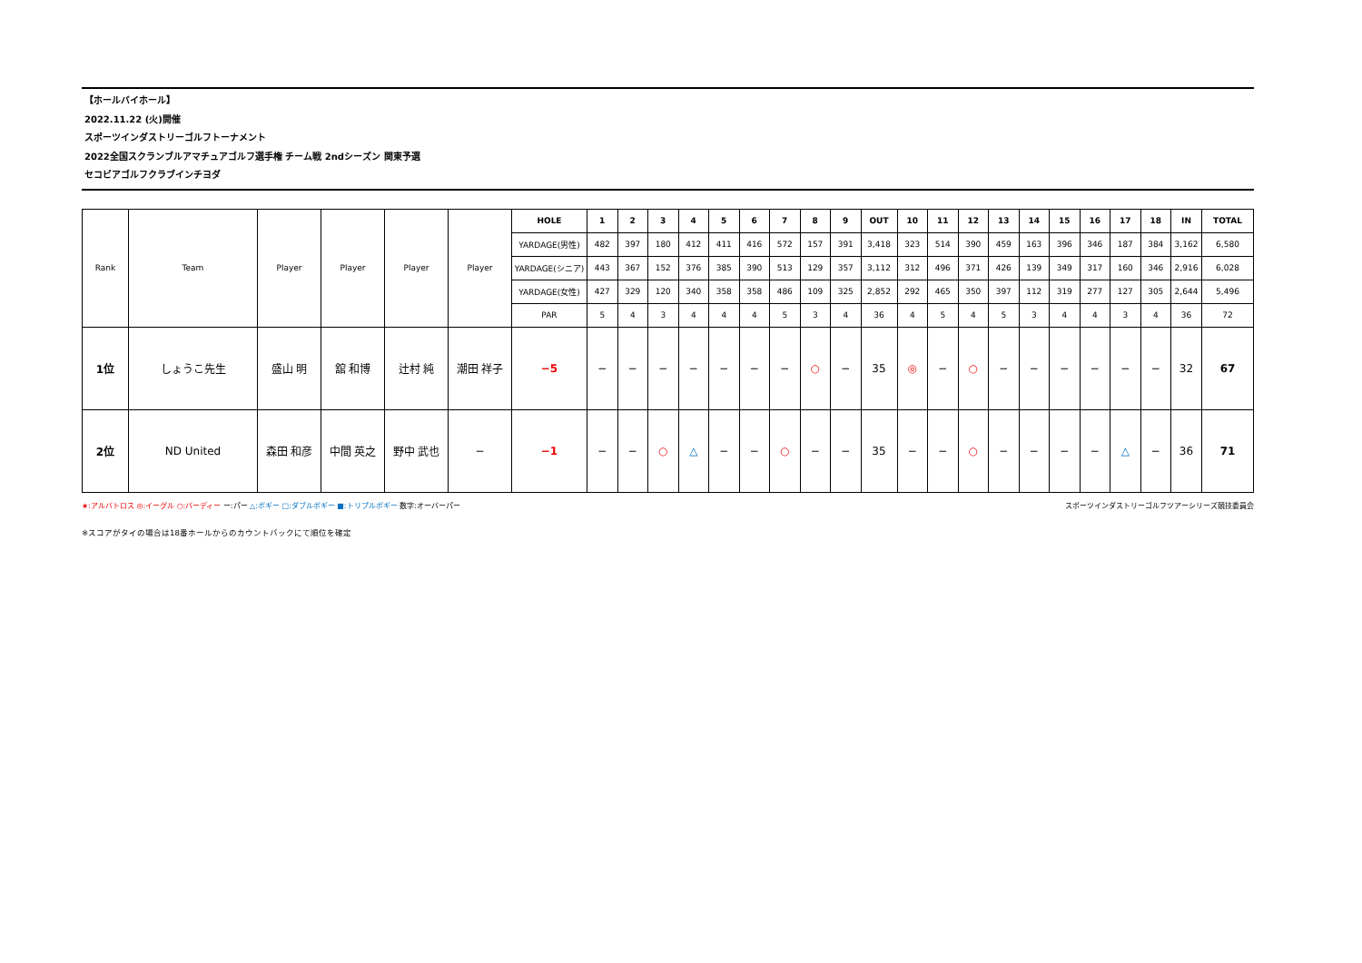【ホールバイホール】
2022.11.22 (火)開催
スポーツインダストリーゴルフトーナメント
2022全国スクランブルアマチュアゴルフ選手権 チーム戦 2ndシーズン 関東予選
セコビアゴルフクラブインチヨダ
| Rank | Team | Player | Player | Player | Player | HOLE | 1 | 2 | 3 | 4 | 5 | 6 | 7 | 8 | 9 | OUT | 10 | 11 | 12 | 13 | 14 | 15 | 16 | 17 | 18 | IN | TOTAL |
| | | | | | | YARDAGE(男性) | 482 | 397 | 180 | 412 | 411 | 416 | 572 | 157 | 391 | 3,418 | 323 | 514 | 390 | 459 | 163 | 396 | 346 | 187 | 384 | 3,162 | 6,580 |
| | | | | | | YARDAGE(シニア) | 443 | 367 | 152 | 376 | 385 | 390 | 513 | 129 | 357 | 3,112 | 312 | 496 | 371 | 426 | 139 | 349 | 317 | 160 | 346 | 2,916 | 6,028 |
| | | | | | | YARDAGE(女性) | 427 | 329 | 120 | 340 | 358 | 358 | 486 | 109 | 325 | 2,852 | 292 | 465 | 350 | 397 | 112 | 319 | 277 | 127 | 305 | 2,644 | 5,496 |
| | | | | | | PAR | 5 | 4 | 3 | 4 | 4 | 4 | 5 | 3 | 4 | 36 | 4 | 5 | 4 | 5 | 3 | 4 | 4 | 3 | 4 | 36 | 72 |
| 1位 | しょうこ先生 | 盛山 明 | 舘 和博 | 辻村 純 | 潮田 祥子 | −5 | − | − | − | − | − | − | − | ○ | − | 35 | ◎ | − | ○ | − | − | − | − | − | − | 32 | 67 |
| 2位 | ND United | 森田 和彦 | 中間 英之 | 野中 武也 | − | −1 | − | − | ○ | △ | − | − | ○ | − | − | 35 | − | − | ○ | − | − | − | − | △ | − | 36 | 71 |
★:アルバトロス ◎:イーグル ○:バーディー ー:パー △:ボギー □:ダブルボギー ■:トリプルボギー 数字:オーバーパー
スポーツインダストリーゴルフツアーシリーズ競技委員会
※スコアがタイの場合は18番ホールからのカウントバックにて順位を確定